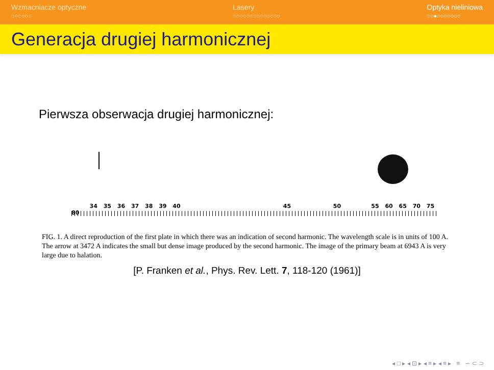Wzmacniacze optyczne
○○○○○○
Lasery
○○○○○○○○○○○○○○
Optyka nieliniowa
○○●○○○○○○○
Generacja drugiej harmonicznej
Pierwsza obserwacja drugiej harmonicznej:
34 35 36 37 38 39 40 45 50 55 60 65 70 75 80
FIG. 1. A direct reproduction of the first plate in which there was an indication of second harmonic. The wavelength scale is in units of 100 A. The arrow at 3472 A indicates the small but dense image produced by the second harmonic. The image of the primary beam at 6943 A is very large due to halation.
[P. Franken et al., Phys. Rev. Lett. 7, 118-120 (1961)]
◂ □ ▸ ◂ ⊡ ▸ ◂ ≡ ▸ ◂ ≡ ▸ ≡ ∽ ⊂ ⊃